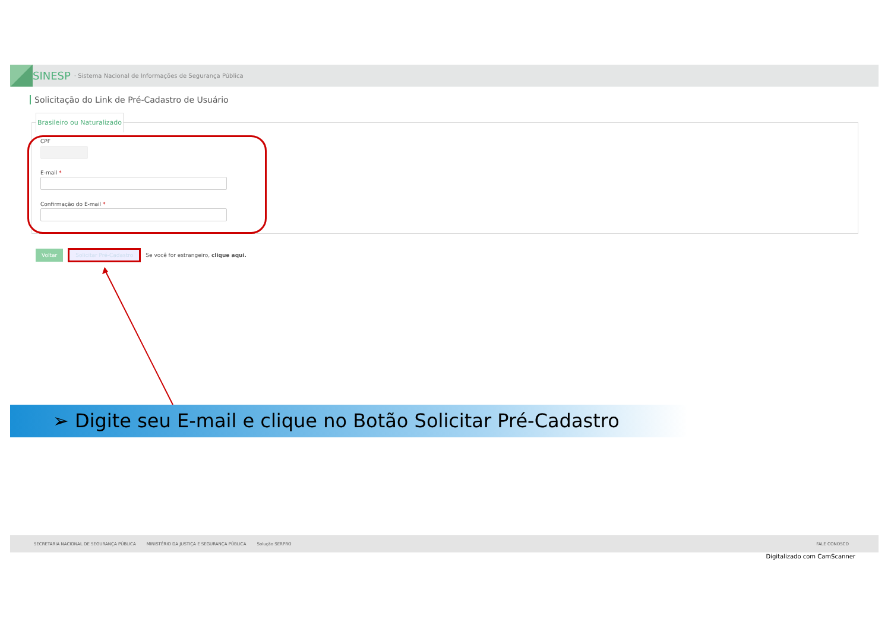SINESP · Sistema Nacional de Informações de Segurança Pública
Solicitação do Link de Pré-Cadastro de Usuário
Brasileiro ou Naturalizado
CPF
E-mail *
Confirmação do E-mail *
Voltar Solicitar Pré-Cadastro Se você for estrangeiro, clique aqui.
➢ Digite seu E-mail e clique no Botão Solicitar Pré-Cadastro
SECRETARIA NACIONAL DE SEGURANÇA PÚBLICA MINISTÉRIO DA JUSTIÇA E SEGURANÇA PÚBLICA Solução SERPRO FALE CONOSCO
Digitalizado com CamScanner